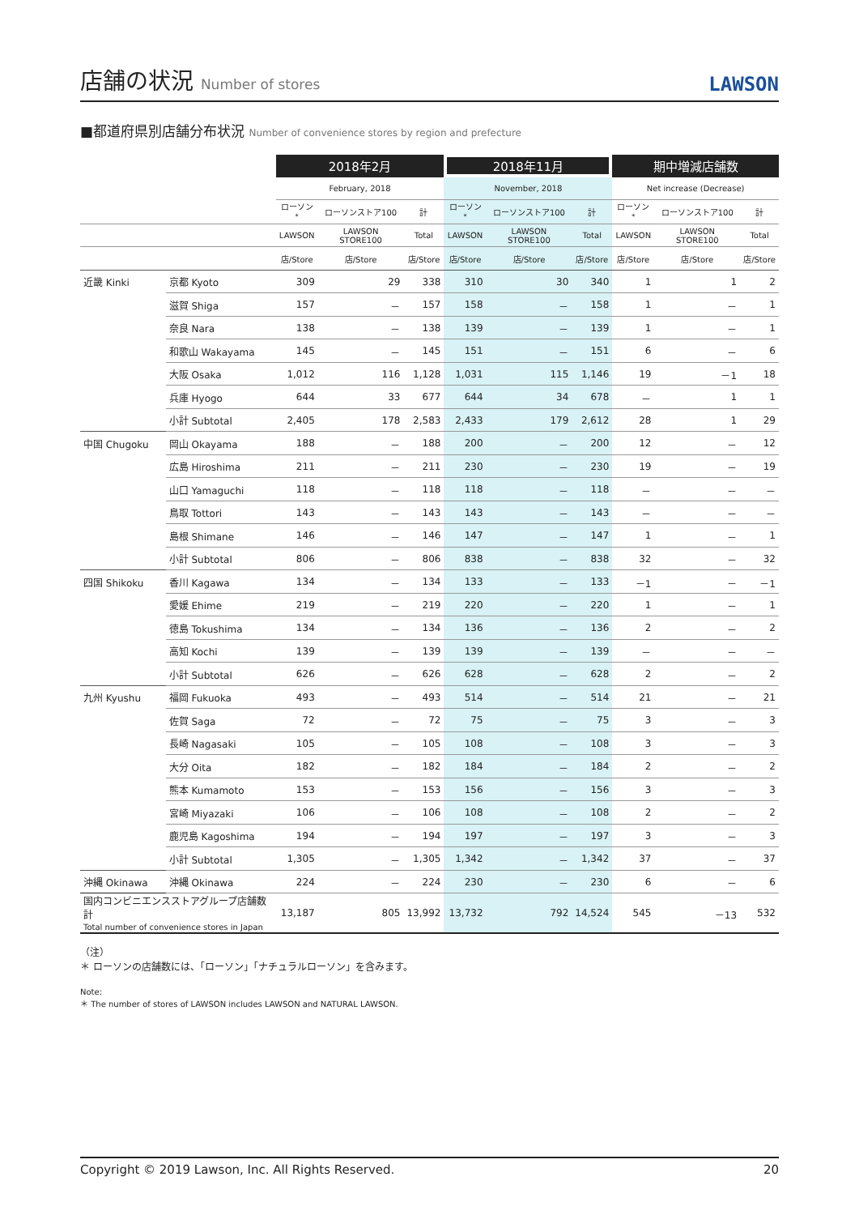店舗の状況 Number of stores
LAWSON
■都道府県別店舗分布状況 Number of convenience stores by region and prefecture
| | | 2018年2月 | | | 2018年11月 | | | 期中増減店舗数 | | |
| --- | --- | --- | --- | --- | --- | --- | --- | --- | --- | --- |
| | | February, 2018 | | | November, 2018 | | | Net increase (Decrease) | | |
| | | ローソン<sup>*</sup> | ローソンストア100 | 計 | ローソン<sup>*</sup> | ローソンストア100 | 計 | ローソン<sup>*</sup> | ローソンストア100 | 計 |
| | | LAWSON | LAWSON STORE100 | Total | LAWSON | LAWSON STORE100 | Total | LAWSON | LAWSON STORE100 | Total |
| | | 店/Store | 店/Store | 店/Store | 店/Store | 店/Store | 店/Store | 店/Store | 店/Store | 店/Store |
| 近畿 Kinki | 京都 Kyoto | 309 | 29 | 338 | 310 | 30 | 340 | 1 | 1 | 2 |
| | 滋賀 Shiga | 157 | － | 157 | 158 | － | 158 | 1 | － | 1 |
| | 奈良 Nara | 138 | － | 138 | 139 | － | 139 | 1 | － | 1 |
| | 和歌山 Wakayama | 145 | － | 145 | 151 | － | 151 | 6 | － | 6 |
| | 大阪 Osaka | 1,012 | 116 | 1,128 | 1,031 | 115 | 1,146 | 19 | －1 | 18 |
| | 兵庫 Hyogo | 644 | 33 | 677 | 644 | 34 | 678 | － | 1 | 1 |
| | 小計 Subtotal | 2,405 | 178 | 2,583 | 2,433 | 179 | 2,612 | 28 | 1 | 29 |
| 中国 Chugoku | 岡山 Okayama | 188 | － | 188 | 200 | － | 200 | 12 | － | 12 |
| | 広島 Hiroshima | 211 | － | 211 | 230 | － | 230 | 19 | － | 19 |
| | 山口 Yamaguchi | 118 | － | 118 | 118 | － | 118 | － | － | － |
| | 鳥取 Tottori | 143 | － | 143 | 143 | － | 143 | － | － | － |
| | 島根 Shimane | 146 | － | 146 | 147 | － | 147 | 1 | － | 1 |
| | 小計 Subtotal | 806 | － | 806 | 838 | － | 838 | 32 | － | 32 |
| 四国 Shikoku | 香川 Kagawa | 134 | － | 134 | 133 | － | 133 | －1 | － | －1 |
| | 愛媛 Ehime | 219 | － | 219 | 220 | － | 220 | 1 | － | 1 |
| | 徳島 Tokushima | 134 | － | 134 | 136 | － | 136 | 2 | － | 2 |
| | 高知 Kochi | 139 | － | 139 | 139 | － | 139 | － | － | － |
| | 小計 Subtotal | 626 | － | 626 | 628 | － | 628 | 2 | － | 2 |
| 九州 Kyushu | 福岡 Fukuoka | 493 | － | 493 | 514 | － | 514 | 21 | － | 21 |
| | 佐賀 Saga | 72 | － | 72 | 75 | － | 75 | 3 | － | 3 |
| | 長崎 Nagasaki | 105 | － | 105 | 108 | － | 108 | 3 | － | 3 |
| | 大分 Oita | 182 | － | 182 | 184 | － | 184 | 2 | － | 2 |
| | 熊本 Kumamoto | 153 | － | 153 | 156 | － | 156 | 3 | － | 3 |
| | 宮崎 Miyazaki | 106 | － | 106 | 108 | － | 108 | 2 | － | 2 |
| | 鹿児島 Kagoshima | 194 | － | 194 | 197 | － | 197 | 3 | － | 3 |
| | 小計 Subtotal | 1,305 | － | 1,305 | 1,342 | － | 1,342 | 37 | － | 37 |
| 沖縄 Okinawa | 沖縄 Okinawa | 224 | － | 224 | 230 | － | 230 | 6 | － | 6 |
| 国内コンビニエンスストアグループ店舗数計 Total number of convenience stores in Japan | | 13,187 | 805 | 13,992 | 13,732 | 792 | 14,524 | 545 | －13 | 532 |
（注）
＊ ローソンの店舗数には、「ローソン」「ナチュラルローソン」を含みます。
Note:
＊ The number of stores of LAWSON includes LAWSON and NATURAL LAWSON.
Copyright © 2019 Lawson, Inc. All Rights Reserved. 20